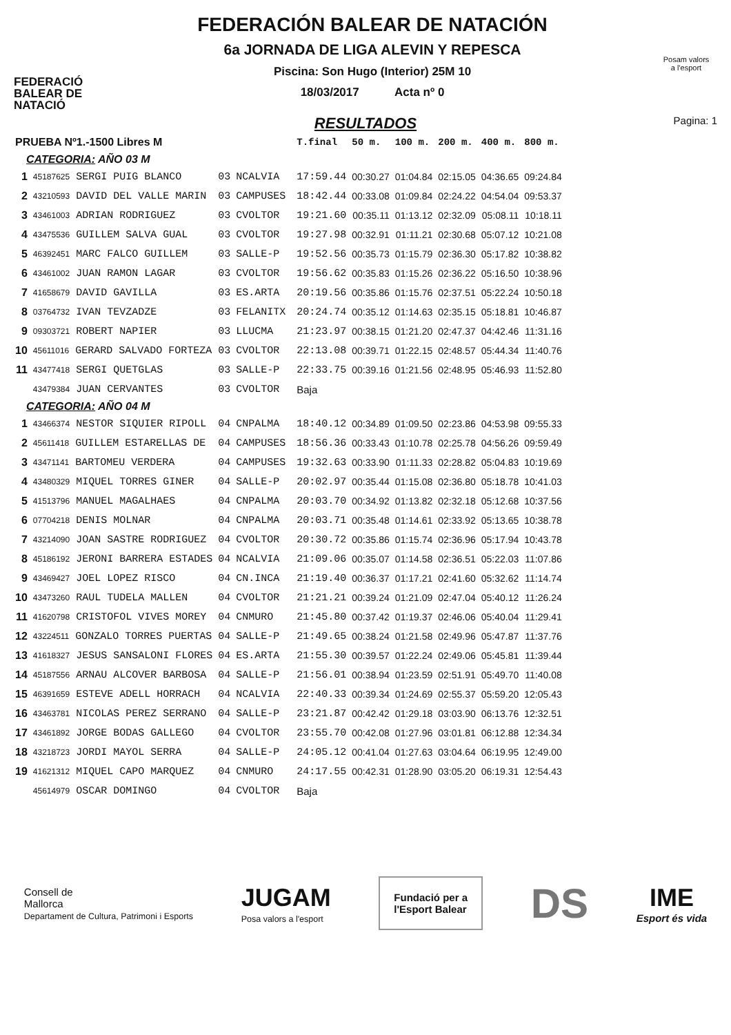FEDERACIÓ
BALEAR DE
NATACIÓ
FEDERACIÓN BALEAR DE NATACIÓN
6a JORNADA DE LIGA ALEVIN Y REPESCA
Piscina: Son Hugo (Interior) 25M 10
18/03/2017 Acta nº 0
Posam valors
a l'esport
RESULTADOS Pagina: 1
| PRUEBA Nº1.-1500 Libres M | | | | | T.final | 50 m. | 100 m. | 200 m. | 400 m. | 800 m. |
| --- | --- | --- | --- | --- | --- | --- | --- | --- | --- | --- |
| CATEGORIA: AÑO 03 M | | | | | | | | | | |
| 1 | 45187625 SERGI PUIG BLANCO | 03 | NCALVIA | | 17:59.44 | 00:30.27 | 01:04.84 | 02:15.05 | 04:36.65 | 09:24.84 |
| 2 | 43210593 DAVID DEL VALLE MARIN | 03 | CAMPUSES | | 18:42.44 | 00:33.08 | 01:09.84 | 02:24.22 | 04:54.04 | 09:53.37 |
| 3 | 43461003 ADRIAN RODRIGUEZ | 03 | CVOLTOR | | 19:21.60 | 00:35.11 | 01:13.12 | 02:32.09 | 05:08.11 | 10:18.11 |
| 4 | 43475536 GUILLEM SALVA GUAL | 03 | CVOLTOR | | 19:27.98 | 00:32.91 | 01:11.21 | 02:30.68 | 05:07.12 | 10:21.08 |
| 5 | 46392451 MARC FALCO GUILLEM | 03 | SALLE-P | | 19:52.56 | 00:35.73 | 01:15.79 | 02:36.30 | 05:17.82 | 10:38.82 |
| 6 | 43461002 JUAN RAMON LAGAR | 03 | CVOLTOR | | 19:56.62 | 00:35.83 | 01:15.26 | 02:36.22 | 05:16.50 | 10:38.96 |
| 7 | 41658679 DAVID GAVILLA | 03 | ES.ARTA | | 20:19.56 | 00:35.86 | 01:15.76 | 02:37.51 | 05:22.24 | 10:50.18 |
| 8 | 03764732 IVAN TEVZADZE | 03 | FELANITX | | 20:24.74 | 00:35.12 | 01:14.63 | 02:35.15 | 05:18.81 | 10:46.87 |
| 9 | 09303721 ROBERT NAPIER | 03 | LLUCMA | | 21:23.97 | 00:38.15 | 01:21.20 | 02:47.37 | 04:42.46 | 11:31.16 |
| 10 | 45611016 GERARD SALVADO FORTEZA | 03 | CVOLTOR | | 22:13.08 | 00:39.71 | 01:22.15 | 02:48.57 | 05:44.34 | 11:40.76 |
| 11 | 43477418 SERGI QUETGLAS | 03 | SALLE-P | | 22:33.75 | 00:39.16 | 01:21.56 | 02:48.95 | 05:46.93 | 11:52.80 |
| | 43479384 JUAN CERVANTES | 03 | CVOLTOR | | Baja | | | | | |
| CATEGORIA: AÑO 04 M | | | | | | | | | | |
| 1 | 43466374 NESTOR SIQUIER RIPOLL | 04 | CNPALMA | | 18:40.12 | 00:34.89 | 01:09.50 | 02:23.86 | 04:53.98 | 09:55.33 |
| 2 | 45611418 GUILLEM ESTARELLAS DE | 04 | CAMPUSES | | 18:56.36 | 00:33.43 | 01:10.78 | 02:25.78 | 04:56.26 | 09:59.49 |
| 3 | 43471141 BARTOMEU VERDERA | 04 | CAMPUSES | | 19:32.63 | 00:33.90 | 01:11.33 | 02:28.82 | 05:04.83 | 10:19.69 |
| 4 | 43480329 MIQUEL TORRES GINER | 04 | SALLE-P | | 20:02.97 | 00:35.44 | 01:15.08 | 02:36.80 | 05:18.78 | 10:41.03 |
| 5 | 41513796 MANUEL MAGALHAES | 04 | CNPALMA | | 20:03.70 | 00:34.92 | 01:13.82 | 02:32.18 | 05:12.68 | 10:37.56 |
| 6 | 07704218 DENIS MOLNAR | 04 | CNPALMA | | 20:03.71 | 00:35.48 | 01:14.61 | 02:33.92 | 05:13.65 | 10:38.78 |
| 7 | 43214090 JOAN SASTRE RODRIGUEZ | 04 | CVOLTOR | | 20:30.72 | 00:35.86 | 01:15.74 | 02:36.96 | 05:17.94 | 10:43.78 |
| 8 | 45186192 JERONI BARRERA ESTADES | 04 | NCALVIA | | 21:09.06 | 00:35.07 | 01:14.58 | 02:36.51 | 05:22.03 | 11:07.86 |
| 9 | 43469427 JOEL LOPEZ RISCO | 04 | CN.INCA | | 21:19.40 | 00:36.37 | 01:17.21 | 02:41.60 | 05:32.62 | 11:14.74 |
| 10 | 43473260 RAUL TUDELA MALLEN | 04 | CVOLTOR | | 21:21.21 | 00:39.24 | 01:21.09 | 02:47.04 | 05:40.12 | 11:26.24 |
| 11 | 41620798 CRISTOFOL VIVES MOREY | 04 | CNMURO | | 21:45.80 | 00:37.42 | 01:19.37 | 02:46.06 | 05:40.04 | 11:29.41 |
| 12 | 43224511 GONZALO TORRES PUERTAS | 04 | SALLE-P | | 21:49.65 | 00:38.24 | 01:21.58 | 02:49.96 | 05:47.87 | 11:37.76 |
| 13 | 41618327 JESUS SANSALONI FLORES | 04 | ES.ARTA | | 21:55.30 | 00:39.57 | 01:22.24 | 02:49.06 | 05:45.81 | 11:39.44 |
| 14 | 45187556 ARNAU ALCOVER BARBOSA | 04 | SALLE-P | | 21:56.01 | 00:38.94 | 01:23.59 | 02:51.91 | 05:49.70 | 11:40.08 |
| 15 | 46391659 ESTEVE ADELL HORRACH | 04 | NCALVIA | | 22:40.33 | 00:39.34 | 01:24.69 | 02:55.37 | 05:59.20 | 12:05.43 |
| 16 | 43463781 NICOLAS PEREZ SERRANO | 04 | SALLE-P | | 23:21.87 | 00:42.42 | 01:29.18 | 03:03.90 | 06:13.76 | 12:32.51 |
| 17 | 43461892 JORGE BODAS GALLEGO | 04 | CVOLTOR | | 23:55.70 | 00:42.08 | 01:27.96 | 03:01.81 | 06:12.88 | 12:34.34 |
| 18 | 43218723 JORDI MAYOL SERRA | 04 | SALLE-P | | 24:05.12 | 00:41.04 | 01:27.63 | 03:04.64 | 06:19.95 | 12:49.00 |
| 19 | 41621312 MIQUEL CAPO MARQUEZ | 04 | CNMURO | | 24:17.55 | 00:42.31 | 01:28.90 | 03:05.20 | 06:19.31 | 12:54.43 |
| | 45614979 OSCAR DOMINGO | 04 | CVOLTOR | | Baja | | | | | |
Consell de
Mallorca
Departament de Cultura, Patrimoni i Esports
JUGAM
Posa valors a l'esport
Fundació per a
l'Esport Balear
DS
IME
Esport és vida